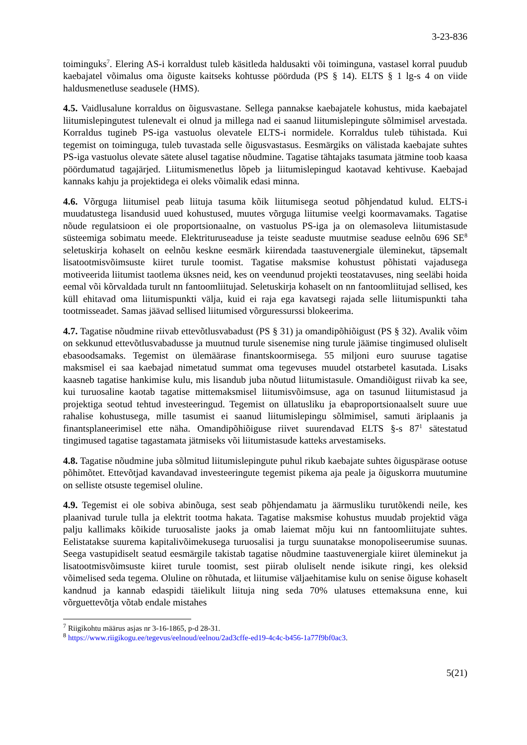3-23-836
toiminguks<sup>7</sup>. Elering AS-i korraldust tuleb käsitleda haldusakti või toiminguna, vastasel korral puudub kaebajatel võimalus oma õiguste kaitseks kohtusse pöörduda (PS § 14). ELTS § 1 lg-s 4 on viide haldusmenetluse seadusele (HMS).
4.5. Vaidlusalune korraldus on õigusvastane. Sellega pannakse kaebajatele kohustus, mida kaebajatel liitumislepingutest tulenevalt ei olnud ja millega nad ei saanud liitumislepingute sõlmimisel arvestada. Korraldus tugineb PS-iga vastuolus olevatele ELTS-i normidele. Korraldus tuleb tühistada. Kui tegemist on toiminguga, tuleb tuvastada selle õigusvastasus. Eesmärgiks on välistada kaebajate suhtes PS-iga vastuolus olevate sätete alusel tagatise nõudmine. Tagatise tähtajaks tasumata jätmine toob kaasa pöördumatud tagajärjed. Liitumismenetlus lõpeb ja liitumislepingud kaotavad kehtivuse. Kaebajad kannaks kahju ja projektidega ei oleks võimalik edasi minna.
4.6. Võrguga liitumisel peab liituja tasuma kõik liitumisega seotud põhjendatud kulud. ELTS-i muudatustega lisandusid uued kohustused, muutes võrguga liitumise veelgi koormavamaks. Tagatise nõude regulatsioon ei ole proportsionaalne, on vastuolus PS-iga ja on olemasoleva liitumistasude süsteemiga sobimatu meede. Elektrituruseaduse ja teiste seaduste muutmise seaduse eelnõu 696 SE<sup>8</sup> seletuskirja kohaselt on eelnõu keskne eesmärk kiirendada taastuvenergiale üleminekut, täpsemalt lisatootmisvõimsuste kiiret turule toomist. Tagatise maksmise kohustust põhistati vajadusega motiveerida liitumist taotlema üksnes neid, kes on veendunud projekti teostatavuses, ning seeläbi hoida eemal või kõrvaldada turult nn fantoomliitujad. Seletuskirja kohaselt on nn fantoomliitujad sellised, kes küll ehitavad oma liitumispunkti välja, kuid ei raja ega kavatsegi rajada selle liitumispunkti taha tootmisseadet. Samas jäävad sellised liitumised võrguressurssi blokeerima.
4.7. Tagatise nõudmine riivab ettevõtlusvabadust (PS § 31) ja omandipõhiõigust (PS § 32). Avalik võim on sekkunud ettevõtlusvabadusse ja muutnud turule sisenemise ning turule jäämise tingimused oluliselt ebasoodsamaks. Tegemist on ülemäärase finantskoormisega. 55 miljoni euro suuruse tagatise maksmisel ei saa kaebajad nimetatud summat oma tegevuses muudel otstarbetel kasutada. Lisaks kaasneb tagatise hankimise kulu, mis lisandub juba nõutud liitumistasule. Omandiõigust riivab ka see, kui turuosaline kaotab tagatise mittemaksmisel liitumisvõimsuse, aga on tasunud liitumistasud ja projektiga seotud tehtud investeeringud. Tegemist on üllatusliku ja ebaproportsionaalselt suure uue rahalise kohustusega, mille tasumist ei saanud liitumislepingu sõlmimisel, samuti äriplaanis ja finantsplaneerimisel ette näha. Omandipõhiõiguse riivet suurendavad ELTS §-s 87<sup>1</sup> sätestatud tingimused tagatise tagastamata jätmiseks või liitumistasude katteks arvestamiseks.
4.8. Tagatise nõudmine juba sõlmitud liitumislepingute puhul rikub kaebajate suhtes õiguspärase ootuse põhimõtet. Ettevõtjad kavandavad investeeringute tegemist pikema aja peale ja õiguskorra muutumine on selliste otsuste tegemisel oluline.
4.9. Tegemist ei ole sobiva abinõuga, sest seab põhjendamatu ja äärmusliku turutõkendi neile, kes plaanivad turule tulla ja elektrit tootma hakata. Tagatise maksmise kohustus muudab projektid väga palju kallimaks kõikide turuosaliste jaoks ja omab laiemat mõju kui nn fantoomliitujate suhtes. Eelistatakse suurema kapitalivõimekusega turuosalisi ja turgu suunatakse monopoliseerumise suunas. Seega vastupidiselt seatud eesmärgile takistab tagatise nõudmine taastuvenergiale kiiret üleminekut ja lisatootmisvõimsuste kiiret turule toomist, sest piirab oluliselt nende isikute ringi, kes oleksid võimelised seda tegema. Oluline on rõhutada, et liitumise väljaehitamise kulu on senise õiguse kohaselt kandnud ja kannab edaspidi täielikult liituja ning seda 70% ulatuses ettemaksuna enne, kui võrguettevõtja võtab endale mistahes
<sup>7</sup> Riigikohtu määrus asjas nr 3-16-1865, p-d 28-31.
<sup>8</sup> https://www.riigikogu.ee/tegevus/eelnoud/eelnou/2ad3cffe-ed19-4c4c-b456-1a77f9bf0ac3.
5(21)